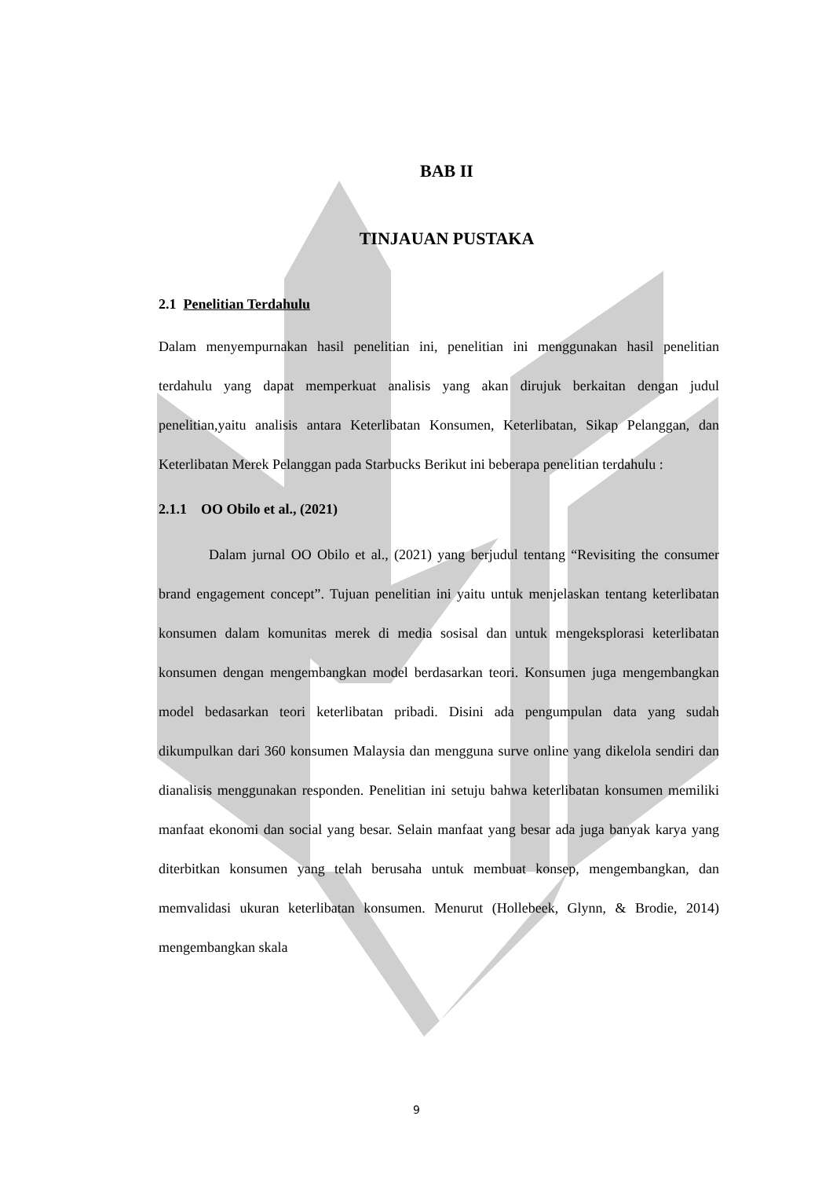BAB II
TINJAUAN PUSTAKA
2.1 Penelitian Terdahulu
Dalam menyempurnakan hasil penelitian ini, penelitian ini menggunakan hasil penelitian terdahulu yang dapat memperkuat analisis yang akan dirujuk berkaitan dengan judul penelitian,yaitu analisis antara Keterlibatan Konsumen, Keterlibatan, Sikap Pelanggan, dan Keterlibatan Merek Pelanggan pada Starbucks Berikut ini beberapa penelitian terdahulu :
2.1.1 OO Obilo et al., (2021)
Dalam jurnal OO Obilo et al., (2021) yang berjudul tentang “Revisiting the consumer brand engagement concept”. Tujuan penelitian ini yaitu untuk menjelaskan tentang keterlibatan konsumen dalam komunitas merek di media sosisal dan untuk mengeksplorasi keterlibatan konsumen dengan mengembangkan model berdasarkan teori. Konsumen juga mengembangkan model bedasarkan teori keterlibatan pribadi. Disini ada pengumpulan data yang sudah dikumpulkan dari 360 konsumen Malaysia dan mengguna surve online yang dikelola sendiri dan dianalisis menggunakan responden. Penelitian ini setuju bahwa keterlibatan konsumen memiliki manfaat ekonomi dan social yang besar. Selain manfaat yang besar ada juga banyak karya yang diterbitkan konsumen yang telah berusaha untuk membuat konsep, mengembangkan, dan memvalidasi ukuran keterlibatan konsumen. Menurut (Hollebeek, Glynn, & Brodie, 2014) mengembangkan skala
9